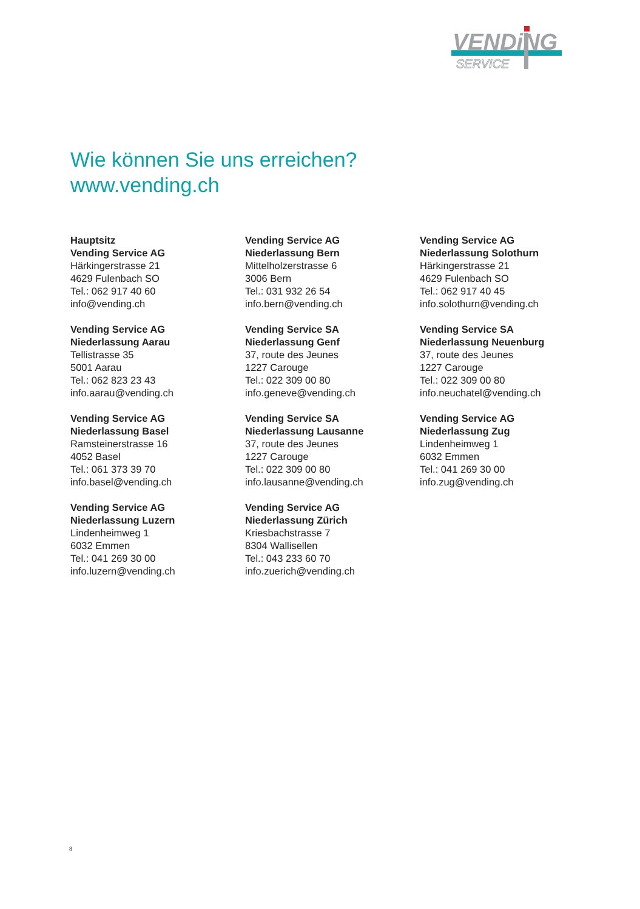VENDiNG
SERVICE
Wie können Sie uns erreichen?
www.vending.ch
Hauptsitz
Vending Service AG
Härkingerstrasse 21
4629 Fulenbach SO
Tel.: 062 917 40 60
info@vending.ch
Vending Service AG
Niederlassung Bern
Mittelholzerstrasse 6
3006 Bern
Tel.: 031 932 26 54
info.bern@vending.ch
Vending Service AG
Niederlassung Solothurn
Härkingerstrasse 21
4629 Fulenbach SO
Tel.: 062 917 40 45
info.solothurn@vending.ch
Vending Service AG
Niederlassung Aarau
Tellistrasse 35
5001 Aarau
Tel.: 062 823 23 43
info.aarau@vending.ch
Vending Service SA
Niederlassung Genf
37, route des Jeunes
1227 Carouge
Tel.: 022 309 00 80
info.geneve@vending.ch
Vending Service SA
Niederlassung Neuenburg
37, route des Jeunes
1227 Carouge
Tel.: 022 309 00 80
info.neuchatel@vending.ch
Vending Service AG
Niederlassung Basel
Ramsteinerstrasse 16
4052 Basel
Tel.: 061 373 39 70
info.basel@vending.ch
Vending Service SA
Niederlassung Lausanne
37, route des Jeunes
1227 Carouge
Tel.: 022 309 00 80
info.lausanne@vending.ch
Vending Service AG
Niederlassung Zug
Lindenheimweg 1
6032 Emmen
Tel.: 041 269 30 00
info.zug@vending.ch
Vending Service AG
Niederlassung Luzern
Lindenheimweg 1
6032 Emmen
Tel.: 041 269 30 00
info.luzern@vending.ch
Vending Service AG
Niederlassung Zürich
Kriesbachstrasse 7
8304 Wallisellen
Tel.: 043 233 60 70
info.zuerich@vending.ch
8